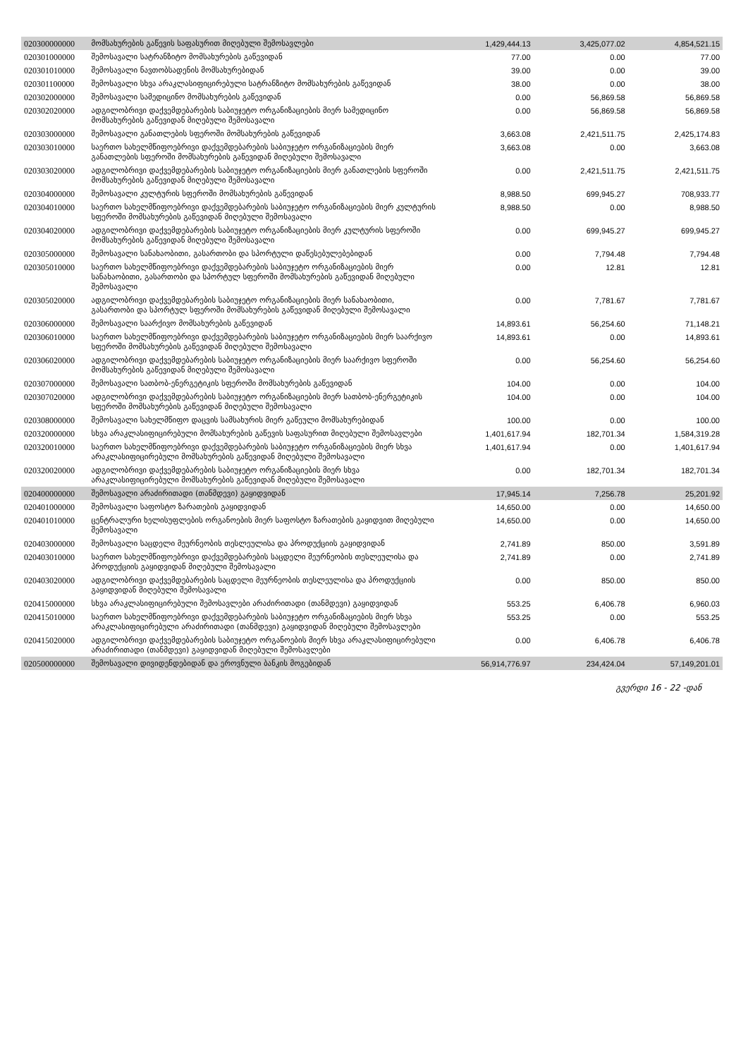| 020300000000 | მომსახურების გაწევის საფასურით მიღებული შემოსავლები | 1,429,444.13 | 3,425,077.02 | 4,854,521.15 |
| 020301000000 | შემოსავალი სატრანზიტო მომსახურების გაწევიდან | 77.00 | 0.00 | 77.00 |
| 020301010000 | შემოსავალი ნავთობსადენის მომსახურებიდან | 39.00 | 0.00 | 39.00 |
| 020301100000 | შემოსავალი სხვა არაკლასიფიცირებული სატრანზიტო მომსახურების გაწევიდან | 38.00 | 0.00 | 38.00 |
| 020302000000 | შემოსავალი სამედიცინო მომსახურების გაწევიდან | 0.00 | 56,869.58 | 56,869.58 |
| 020302020000 | ადგილობრივი დაქვემდებარების საბიუჯეტო ორგანიზაციების მიერ სამედიცინო მომსახურების გაწევიდან მიღებული შემოსავალი | 0.00 | 56,869.58 | 56,869.58 |
| 020303000000 | შემოსავალი განათლების სფეროში მომსახურების გაწევიდან | 3,663.08 | 2,421,511.75 | 2,425,174.83 |
| 020303010000 | საერთო სახელმწიფოებრივი დაქვემდებარების საბიუჯეტო ორგანიზაციების მიერ განათლების სფეროში მომსახურების გაწევიდან მიღებული შემოსავალი | 3,663.08 | 0.00 | 3,663.08 |
| 020303020000 | ადგილობრივი დაქვემდებარების საბიუჯეტო ორგანიზაციების მიერ განათლების სფეროში მომსახურების გაწევიდან მიღებული შემოსავალი | 0.00 | 2,421,511.75 | 2,421,511.75 |
| 020304000000 | შემოსავალი კულტურის სფეროში მომსახურების გაწევიდან | 8,988.50 | 699,945.27 | 708,933.77 |
| 020304010000 | საერთო სახელმწიფოებრივი დაქვემდებარების საბიუჯეტო ორგანიზაციების მიერ კულტურის სფეროში მომსახურების გაწევიდან მიღებული შემოსავალი | 8,988.50 | 0.00 | 8,988.50 |
| 020304020000 | ადგილობრივი დაქვემდებარების საბიუჯეტო ორგანიზაციების მიერ კულტურის სფეროში მომსახურების გაწევიდან მიღებული შემოსავალი | 0.00 | 699,945.27 | 699,945.27 |
| 020305000000 | შემოსავალი სანახაობითი, გასართობი და სპორტული დაწესებულებებიდან | 0.00 | 7,794.48 | 7,794.48 |
| 020305010000 | საერთო სახელმწიფოებრივი დაქვემდებარების საბიუჯეტო ორგანიზაციების მიერ სანახაობითი, გასართობი და სპორტულ სფეროში მომსახურების გაწევიდან მიღებული შემოსავალი | 0.00 | 12.81 | 12.81 |
| 020305020000 | ადგილობრივი დაქვემდებარების საბიუჯეტო ორგანიზაციების მიერ სანახაობითი, გასართობი და სპორტულ სფეროში მომსახურების გაწევიდან მიღებული შემოსავალი | 0.00 | 7,781.67 | 7,781.67 |
| 020306000000 | შემოსავალი საარქივო მომსახურების გაწევიდან | 14,893.61 | 56,254.60 | 71,148.21 |
| 020306010000 | საერთო სახელმწიფოებრივი დაქვემდებარების საბიუჯეტო ორგანიზაციების მიერ საარქივო სფეროში მომსახურების გაწევიდან მიღებული შემოსავალი | 14,893.61 | 0.00 | 14,893.61 |
| 020306020000 | ადგილობრივი დაქვემდებარების საბიუჯეტო ორგანიზაციების მიერ საარქივო სფეროში მომსახურების გაწევიდან მიღებული შემოსავალი | 0.00 | 56,254.60 | 56,254.60 |
| 020307000000 | შემოსავალი სათბობ-ენერგეტიკის სფეროში მომსახურების გაწევიდან | 104.00 | 0.00 | 104.00 |
| 020307020000 | ადგილობრივი დაქვემდებარების საბიუჯეტო ორგანიზაციების მიერ სათბობ-ენერგეტიკის სფეროში მომსახურების გაწევიდან მიღებული შემოსავალი | 104.00 | 0.00 | 104.00 |
| 020308000000 | შემოსავალი სახელმწიფო დაცვის სამსახურის მიერ გაწეული მომსახურებიდან | 100.00 | 0.00 | 100.00 |
| 020320000000 | სხვა არაკლასიფიცირებული მომსახურების გაწევის საფასურით მიღებული შემოსავლები | 1,401,617.94 | 182,701.34 | 1,584,319.28 |
| 020320010000 | საერთო სახელმწიფოებრივი დაქვემდებარების საბიუჯეტო ორგანიზაციების მიერ სხვა არაკლასიფიცირებული მომსახურების გაწევიდან მიღებული შემოსავალი | 1,401,617.94 | 0.00 | 1,401,617.94 |
| 020320020000 | ადგილობრივი დაქვემდებარების საბიუჯეტო ორგანიზაციების მიერ სხვა არაკლასიფიცირებული მომსახურების გაწევიდან მიღებული შემოსავალი | 0.00 | 182,701.34 | 182,701.34 |
| 020400000000 | შემოსავალი არაძირითადი (თანმდევი) გაყიდვიდან | 17,945.14 | 7,256.78 | 25,201.92 |
| 020401000000 | შემოსავალი საფოსტო ზარათების გაყიდვიდან | 14,650.00 | 0.00 | 14,650.00 |
| 020401010000 | ცენტრალური ხელისუფლების ორგანოების მიერ საფოსტო ზარათების გაყიდვით მიღებული შემოსავალი | 14,650.00 | 0.00 | 14,650.00 |
| 020403000000 | შემოსავალი საცდელი მეურნეობის თესლეულისა და პროდუქციის გაყიდვიდან | 2,741.89 | 850.00 | 3,591.89 |
| 020403010000 | საერთო სახელმწიფოებრივი დაქვემდებარების საცდელი მეურნეობის თესლეულისა და პროდუქციის გაყიდვიდან მიღებული შემოსავალი | 2,741.89 | 0.00 | 2,741.89 |
| 020403020000 | ადგილობრივი დაქვემდებარების საცდელი მეურნეობის თესლეულისა და პროდუქციის გაყიდვიდან მიღებული შემოსავალი | 0.00 | 850.00 | 850.00 |
| 020415000000 | სხვა არაკლასიფიცირებული შემოსავლები არაძირითადი (თანმდევი) გაყიდვიდან | 553.25 | 6,406.78 | 6,960.03 |
| 020415010000 | საერთო სახელმწიფოებრივი დაქვემდებარების საბიუჯეტო ორგანიზაციების მიერ სხვა არაკლასიფიცირებული არაძირითადი (თანმდევი) გაყიდვიდან მიღებული შემოსავლები | 553.25 | 0.00 | 553.25 |
| 020415020000 | ადგილობრივი დაქვემდებარების საბიუჯეტო ორგანოების მიერ სხვა არაკლასიფიცირებული არაძირითადი (თანმდევი) გაყიდვიდან მიღებული შემოსავლები | 0.00 | 6,406.78 | 6,406.78 |
| 020500000000 | შემოსავალი დივიდენდებიდან და ეროვნული ბანკის მოგებიდან | 56,914,776.97 | 234,424.04 | 57,149,201.01 |
გვერდი 16 - 22 -დან